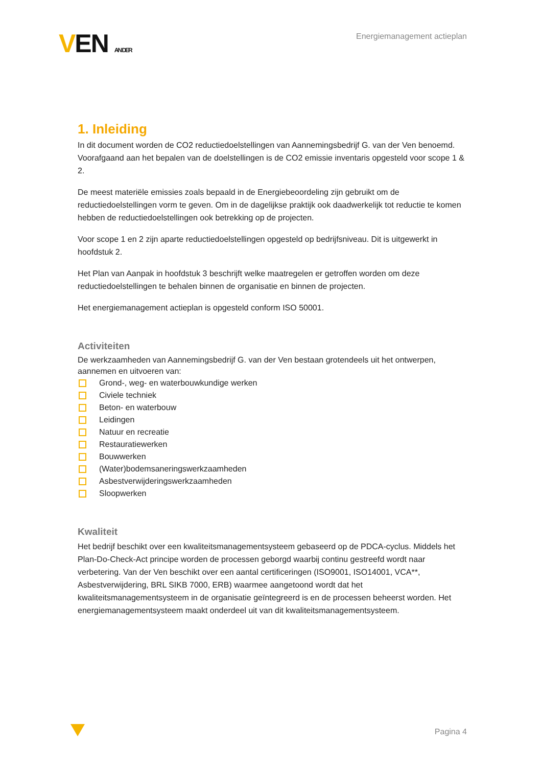VEN AN DER
Energiemanagement actieplan
1. Inleiding
In dit document worden de CO2 reductiedoelstellingen van Aannemingsbedrijf G. van der Ven benoemd. Voorafgaand aan het bepalen van de doelstellingen is de CO2 emissie inventaris opgesteld voor scope 1 & 2.
De meest materiële emissies zoals bepaald in de Energiebeoordeling zijn gebruikt om de reductiedoelstellingen vorm te geven. Om in de dagelijkse praktijk ook daadwerkelijk tot reductie te komen hebben de reductiedoelstellingen ook betrekking op de projecten.
Voor scope 1 en 2 zijn aparte reductiedoelstellingen opgesteld op bedrijfsniveau. Dit is uitgewerkt in hoofdstuk 2.
Het Plan van Aanpak in hoofdstuk 3 beschrijft welke maatregelen er getroffen worden om deze reductiedoelstellingen te behalen binnen de organisatie en binnen de projecten.
Het energiemanagement actieplan is opgesteld conform ISO 50001.
Activiteiten
De werkzaamheden van Aannemingsbedrijf G. van der Ven bestaan grotendeels uit het ontwerpen, aannemen en uitvoeren van:
Grond-, weg- en waterbouwkundige werken
Civiele techniek
Beton- en waterbouw
Leidingen
Natuur en recreatie
Restauratiewerken
Bouwwerken
(Water)bodemsaneringswerkzaamheden
Asbestverwijderingswerkzaamheden
Sloopwerken
Kwaliteit
Het bedrijf beschikt over een kwaliteitsmanagementsysteem gebaseerd op de PDCA-cyclus. Middels het Plan-Do-Check-Act principe worden de processen geborgd waarbij continu gestreefd wordt naar verbetering. Van der Ven beschikt over een aantal certificeringen (ISO9001, ISO14001, VCA**, Asbestverwijdering, BRL SIKB 7000, ERB) waarmee aangetoond wordt dat het kwaliteitsmanagementsysteem in de organisatie geïntegreerd is en de processen beheerst worden. Het energiemanagementsysteem maakt onderdeel uit van dit kwaliteitsmanagementsysteem.
Pagina 4